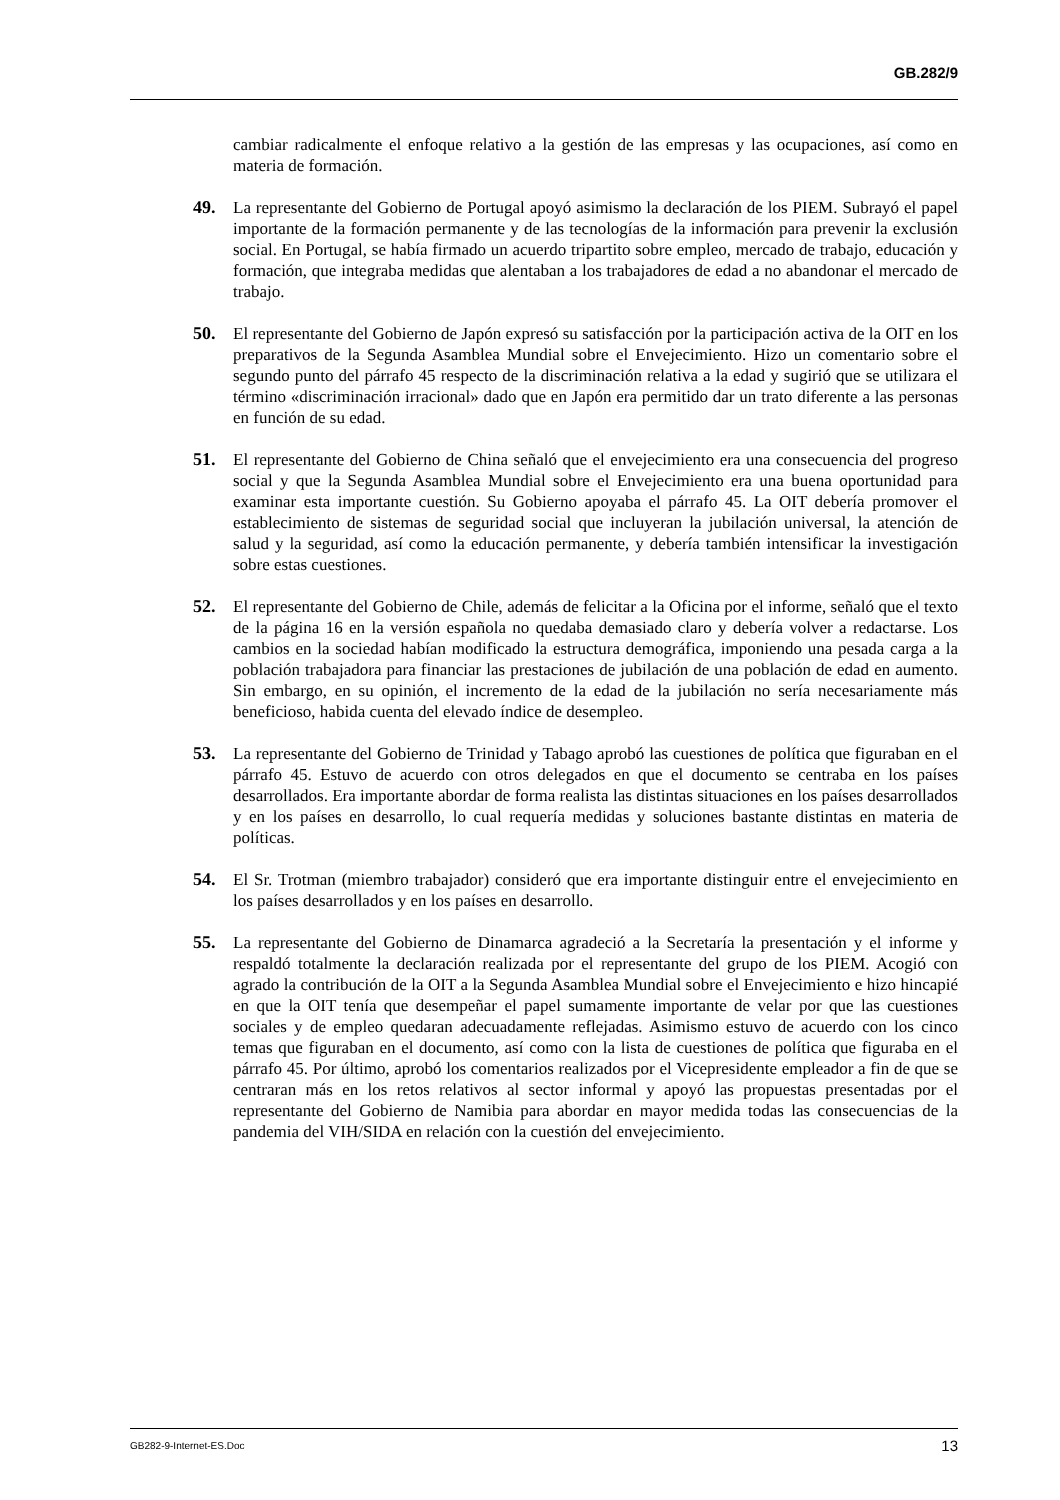GB.282/9
cambiar radicalmente el enfoque relativo a la gestión de las empresas y las ocupaciones, así como en materia de formación.
49. La representante del Gobierno de Portugal apoyó asimismo la declaración de los PIEM. Subrayó el papel importante de la formación permanente y de las tecnologías de la información para prevenir la exclusión social. En Portugal, se había firmado un acuerdo tripartito sobre empleo, mercado de trabajo, educación y formación, que integraba medidas que alentaban a los trabajadores de edad a no abandonar el mercado de trabajo.
50. El representante del Gobierno de Japón expresó su satisfacción por la participación activa de la OIT en los preparativos de la Segunda Asamblea Mundial sobre el Envejecimiento. Hizo un comentario sobre el segundo punto del párrafo 45 respecto de la discriminación relativa a la edad y sugirió que se utilizara el término «discriminación irracional» dado que en Japón era permitido dar un trato diferente a las personas en función de su edad.
51. El representante del Gobierno de China señaló que el envejecimiento era una consecuencia del progreso social y que la Segunda Asamblea Mundial sobre el Envejecimiento era una buena oportunidad para examinar esta importante cuestión. Su Gobierno apoyaba el párrafo 45. La OIT debería promover el establecimiento de sistemas de seguridad social que incluyeran la jubilación universal, la atención de salud y la seguridad, así como la educación permanente, y debería también intensificar la investigación sobre estas cuestiones.
52. El representante del Gobierno de Chile, además de felicitar a la Oficina por el informe, señaló que el texto de la página 16 en la versión española no quedaba demasiado claro y debería volver a redactarse. Los cambios en la sociedad habían modificado la estructura demográfica, imponiendo una pesada carga a la población trabajadora para financiar las prestaciones de jubilación de una población de edad en aumento. Sin embargo, en su opinión, el incremento de la edad de la jubilación no sería necesariamente más beneficioso, habida cuenta del elevado índice de desempleo.
53. La representante del Gobierno de Trinidad y Tabago aprobó las cuestiones de política que figuraban en el párrafo 45. Estuvo de acuerdo con otros delegados en que el documento se centraba en los países desarrollados. Era importante abordar de forma realista las distintas situaciones en los países desarrollados y en los países en desarrollo, lo cual requería medidas y soluciones bastante distintas en materia de políticas.
54. El Sr. Trotman (miembro trabajador) consideró que era importante distinguir entre el envejecimiento en los países desarrollados y en los países en desarrollo.
55. La representante del Gobierno de Dinamarca agradeció a la Secretaría la presentación y el informe y respaldó totalmente la declaración realizada por el representante del grupo de los PIEM. Acogió con agrado la contribución de la OIT a la Segunda Asamblea Mundial sobre el Envejecimiento e hizo hincapié en que la OIT tenía que desempeñar el papel sumamente importante de velar por que las cuestiones sociales y de empleo quedaran adecuadamente reflejadas. Asimismo estuvo de acuerdo con los cinco temas que figuraban en el documento, así como con la lista de cuestiones de política que figuraba en el párrafo 45. Por último, aprobó los comentarios realizados por el Vicepresidente empleador a fin de que se centraran más en los retos relativos al sector informal y apoyó las propuestas presentadas por el representante del Gobierno de Namibia para abordar en mayor medida todas las consecuencias de la pandemia del VIH/SIDA en relación con la cuestión del envejecimiento.
GB282-9-Internet-ES.Doc 13